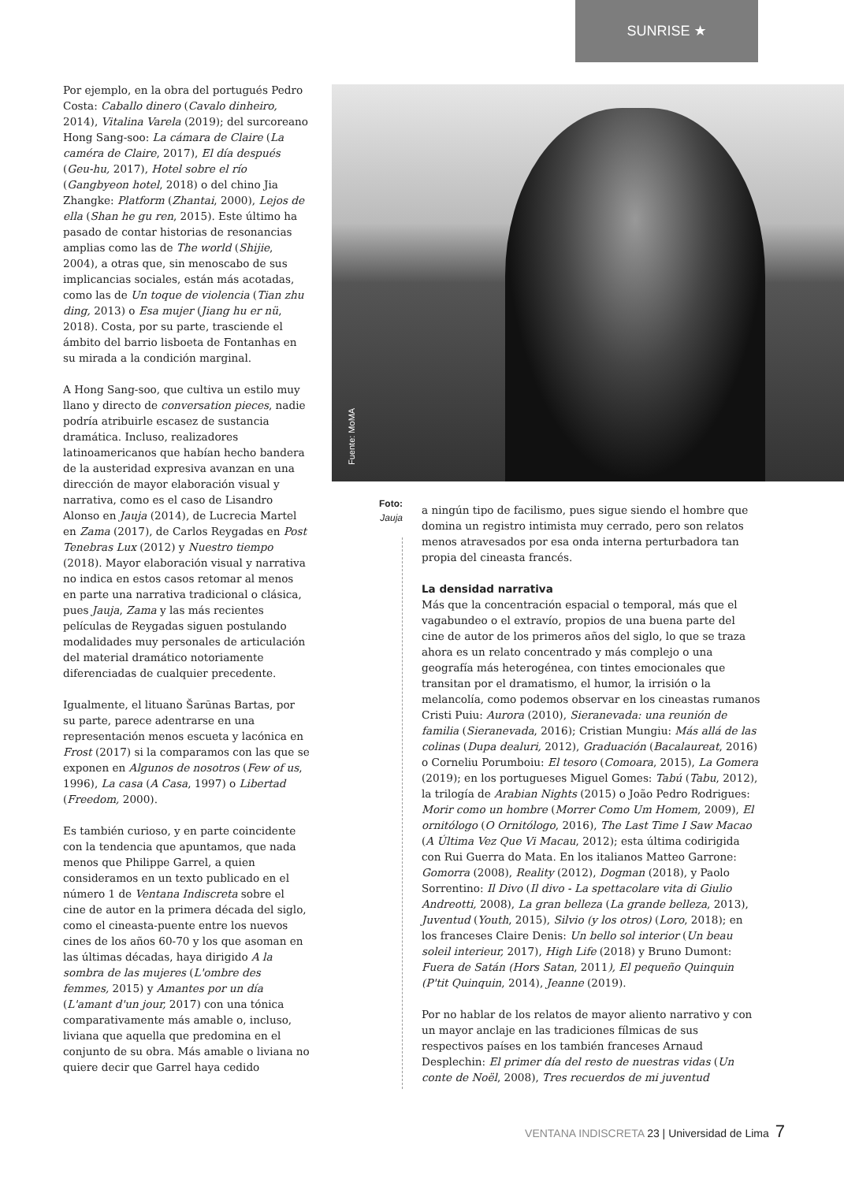SUNRISE ★
Por ejemplo, en la obra del portugués Pedro Costa: Caballo dinero (Cavalo dinheiro, 2014), Vitalina Varela (2019); del surcoreano Hong Sang-soo: La cámara de Claire (La caméra de Claire, 2017), El día después (Geu-hu, 2017), Hotel sobre el río (Gangbyeon hotel, 2018) o del chino Jia Zhangke: Platform (Zhantai, 2000), Lejos de ella (Shan he gu ren, 2015). Este último ha pasado de contar historias de resonancias amplias como las de The world (Shijie, 2004), a otras que, sin menoscabo de sus implicancias sociales, están más acotadas, como las de Un toque de violencia (Tian zhu ding, 2013) o Esa mujer (Jiang hu er nü, 2018). Costa, por su parte, trasciende el ámbito del barrio lisboeta de Fontanhas en su mirada a la condición marginal.
A Hong Sang-soo, que cultiva un estilo muy llano y directo de conversation pieces, nadie podría atribuirle escasez de sustancia dramática. Incluso, realizadores latinoamericanos que habían hecho bandera de la austeridad expresiva avanzan en una dirección de mayor elaboración visual y narrativa, como es el caso de Lisandro Alonso en Jauja (2014), de Lucrecia Martel en Zama (2017), de Carlos Reygadas en Post Tenebras Lux (2012) y Nuestro tiempo (2018). Mayor elaboración visual y narrativa no indica en estos casos retomar al menos en parte una narrativa tradicional o clásica, pues Jauja, Zama y las más recientes películas de Reygadas siguen postulando modalidades muy personales de articulación del material dramático notoriamente diferenciadas de cualquier precedente.
Igualmente, el lituano Šarūnas Bartas, por su parte, parece adentrarse en una representación menos escueta y lacónica en Frost (2017) si la comparamos con las que se exponen en Algunos de nosotros (Few of us, 1996), La casa (A Casa, 1997) o Libertad (Freedom, 2000).
Es también curioso, y en parte coincidente con la tendencia que apuntamos, que nada menos que Philippe Garrel, a quien consideramos en un texto publicado en el número 1 de Ventana Indiscreta sobre el cine de autor en la primera década del siglo, como el cineasta-puente entre los nuevos cines de los años 60-70 y los que asoman en las últimas décadas, haya dirigido A la sombra de las mujeres (L'ombre des femmes, 2015) y Amantes por un día (L'amant d'un jour, 2017) con una tónica comparativamente más amable o, incluso, liviana que aquella que predomina en el conjunto de su obra. Más amable o liviana no quiere decir que Garrel haya cedido
Fuente: MoMA
Foto:
Jauja
a ningún tipo de facilismo, pues sigue siendo el hombre que domina un registro intimista muy cerrado, pero son relatos menos atravesados por esa onda interna perturbadora tan propia del cineasta francés.
La densidad narrativa
Más que la concentración espacial o temporal, más que el vagabundeo o el extravío, propios de una buena parte del cine de autor de los primeros años del siglo, lo que se traza ahora es un relato concentrado y más complejo o una geografía más heterogénea, con tintes emocionales que transitan por el dramatismo, el humor, la irrisión o la melancolía, como podemos observar en los cineastas rumanos Cristi Puiu: Aurora (2010), Sieranevada: una reunión de familia (Sieranevada, 2016); Cristian Mungiu: Más allá de las colinas (Dupa dealuri, 2012), Graduación (Bacalaureat, 2016) o Corneliu Porumboiu: El tesoro (Comoara, 2015), La Gomera (2019); en los portugueses Miguel Gomes: Tabú (Tabu, 2012), la trilogía de Arabian Nights (2015) o João Pedro Rodrigues: Morir como un hombre (Morrer Como Um Homem, 2009), El ornitólogo (O Ornitólogo, 2016), The Last Time I Saw Macao (A Última Vez Que Vi Macau, 2012); esta última codirigida con Rui Guerra do Mata. En los italianos Matteo Garrone: Gomorra (2008), Reality (2012), Dogman (2018), y Paolo Sorrentino: Il Divo (Il divo - La spettacolare vita di Giulio Andreotti, 2008), La gran belleza (La grande belleza, 2013), Juventud (Youth, 2015), Silvio (y los otros) (Loro, 2018); en los franceses Claire Denis: Un bello sol interior (Un beau soleil interieur, 2017), High Life (2018) y Bruno Dumont: Fuera de Satán (Hors Satan, 2011), El pequeño Quinquin (P'tit Quinquin, 2014), Jeanne (2019).
Por no hablar de los relatos de mayor aliento narrativo y con un mayor anclaje en las tradiciones fílmicas de sus respectivos países en los también franceses Arnaud Desplechin: El primer día del resto de nuestras vidas (Un conte de Noël, 2008), Tres recuerdos de mi juventud
VENTANA INDISCRETA 23 | Universidad de Lima 7